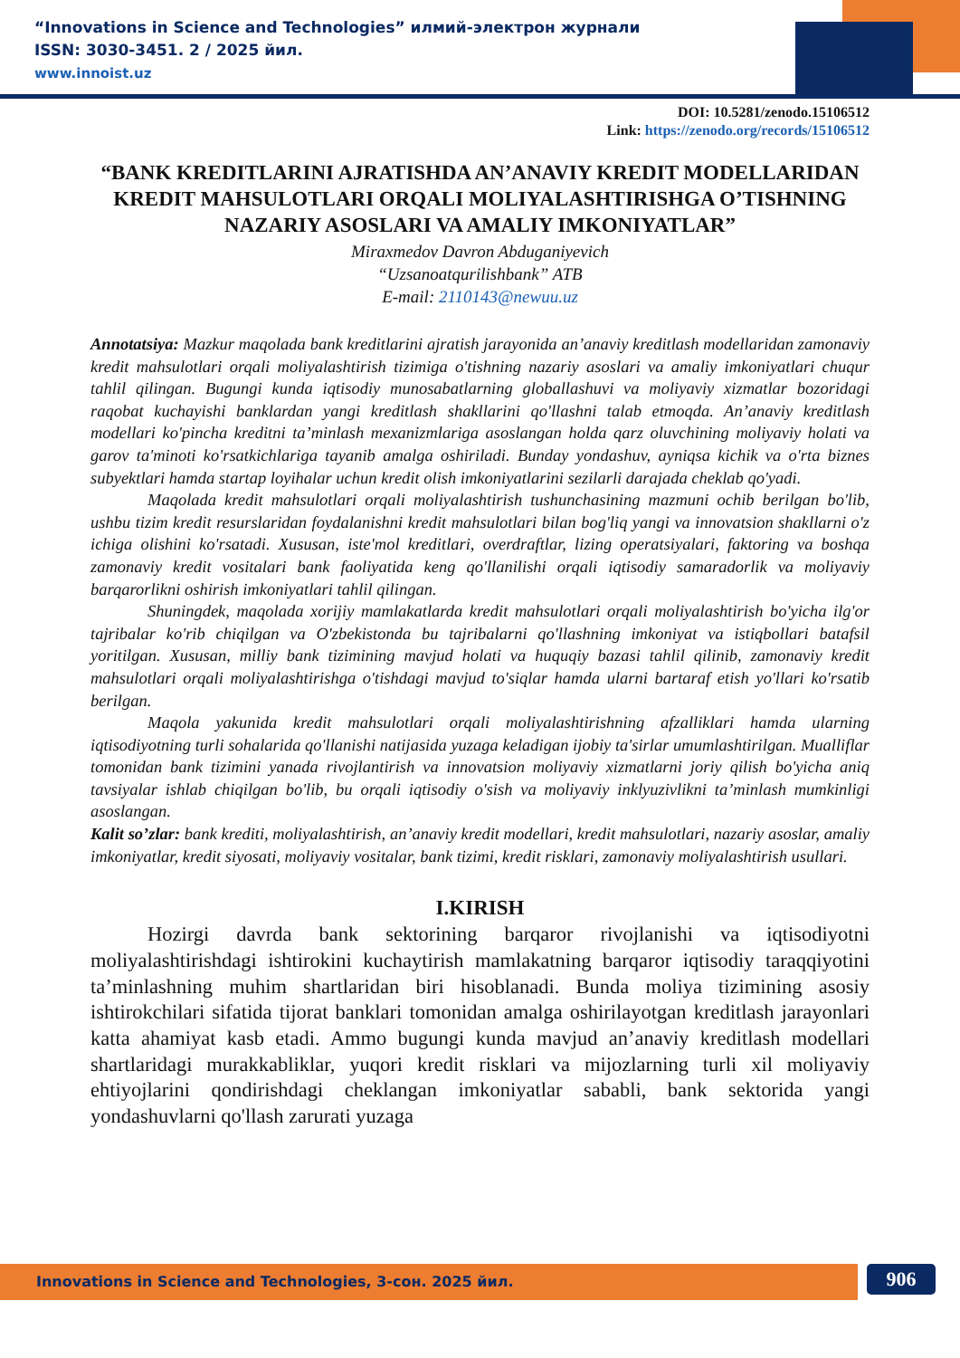“Innovations in Science and Technologies” илмий-электрон журнали
ISSN: 3030-3451. 2 / 2025 йил.
www.innoist.uz
DOI: 10.5281/zenodo.15106512
Link: https://zenodo.org/records/15106512
“BANK KREDITLARINI AJRATISHDA AN’ANAVIY KREDIT MODELLARIDAN KREDIT MAHSULOTLARI ORQALI MOLIYALASHTIRISHGA O’TISHNING NAZARIY ASOSLARI VA AMALIY IMKONIYATLAR”
Miraxmedov Davron Abduganiyevich
“Uzsanoatqurilishbank” ATB
E-mail: 2110143@newuu.uz
Annotatsiya: Mazkur maqolada bank kreditlarini ajratish jarayonida an’anaviy kreditlash modellaridan zamonaviy kredit mahsulotlari orqali moliyalashtirish tizimiga o'tishning nazariy asoslari va amaliy imkoniyatlari chuqur tahlil qilingan. Bugungi kunda iqtisodiy munosabatlarning globallashuvi va moliyaviy xizmatlar bozoridagi raqobat kuchayishi banklardan yangi kreditlash shakllarini qo'llashni talab etmoqda. An’anaviy kreditlash modellari ko'pincha kreditni ta’minlash mexanizmlariga asoslangan holda qarz oluvchining moliyaviy holati va garov ta'minoti ko'rsatkichlariga tayanib amalga oshiriladi. Bunday yondashuv, ayniqsa kichik va o'rta biznes subyektlari hamda startap loyihalar uchun kredit olish imkoniyatlarini sezilarli darajada cheklab qo'yadi.
Maqolada kredit mahsulotlari orqali moliyalashtirish tushunchasining mazmuni ochib berilgan bo'lib, ushbu tizim kredit resurslaridan foydalanishni kredit mahsulotlari bilan bog'liq yangi va innovatsion shakllarni o'z ichiga olishini ko'rsatadi. Xususan, iste'mol kreditlari, overdraftlar, lizing operatsiyalari, faktoring va boshqa zamonaviy kredit vositalari bank faoliyatida keng qo'llanilishi orqali iqtisodiy samaradorlik va moliyaviy barqarorlikni oshirish imkoniyatlari tahlil qilingan.
Shuningdek, maqolada xorijiy mamlakatlarda kredit mahsulotlari orqali moliyalashtirish bo'yicha ilg'or tajribalar ko'rib chiqilgan va O'zbekistonda bu tajribalarni qo'llashning imkoniyat va istiqbollari batafsil yoritilgan. Xususan, milliy bank tizimining mavjud holati va huquqiy bazasi tahlil qilinib, zamonaviy kredit mahsulotlari orqali moliyalashtirishga o'tishdagi mavjud to'siqlar hamda ularni bartaraf etish yo'llari ko'rsatib berilgan.
Maqola yakunida kredit mahsulotlari orqali moliyalashtirishning afzalliklari hamda ularning iqtisodiyotning turli sohalarida qo'llanishi natijasida yuzaga keladigan ijobiy ta'sirlar umumlashtirilgan. Mualliflar tomonidan bank tizimini yanada rivojlantirish va innovatsion moliyaviy xizmatlarni joriy qilish bo'yicha aniq tavsiyalar ishlab chiqilgan bo'lib, bu orqali iqtisodiy o'sish va moliyaviy inklyuzivlikni ta’minlash mumkinligi asoslangan.
Kalit so’zlar: bank krediti, moliyalashtirish, an’anaviy kredit modellari, kredit mahsulotlari, nazariy asoslar, amaliy imkoniyatlar, kredit siyosati, moliyaviy vositalar, bank tizimi, kredit risklari, zamonaviy moliyalashtirish usullari.
I.KIRISH
Hozirgi davrda bank sektorining barqaror rivojlanishi va iqtisodiyotni moliyalashtirishdagi ishtirokini kuchaytirish mamlakatning barqaror iqtisodiy taraqqiyotini ta’minlashning muhim shartlaridan biri hisoblanadi. Bunda moliya tizimining asosiy ishtirokchilari sifatida tijorat banklari tomonidan amalga oshirilayotgan kreditlash jarayonlari katta ahamiyat kasb etadi. Ammo bugungi kunda mavjud an’anaviy kreditlash modellari shartlaridagi murakkabliklar, yuqori kredit risklari va mijozlarning turli xil moliyaviy ehtiyojlarini qondirishdagi cheklangan imkoniyatlar sababli, bank sektorida yangi yondashuvlarni qo'llash zarurati yuzaga
Innovations in Science and Technologies, 3-сон. 2025 йил. 906